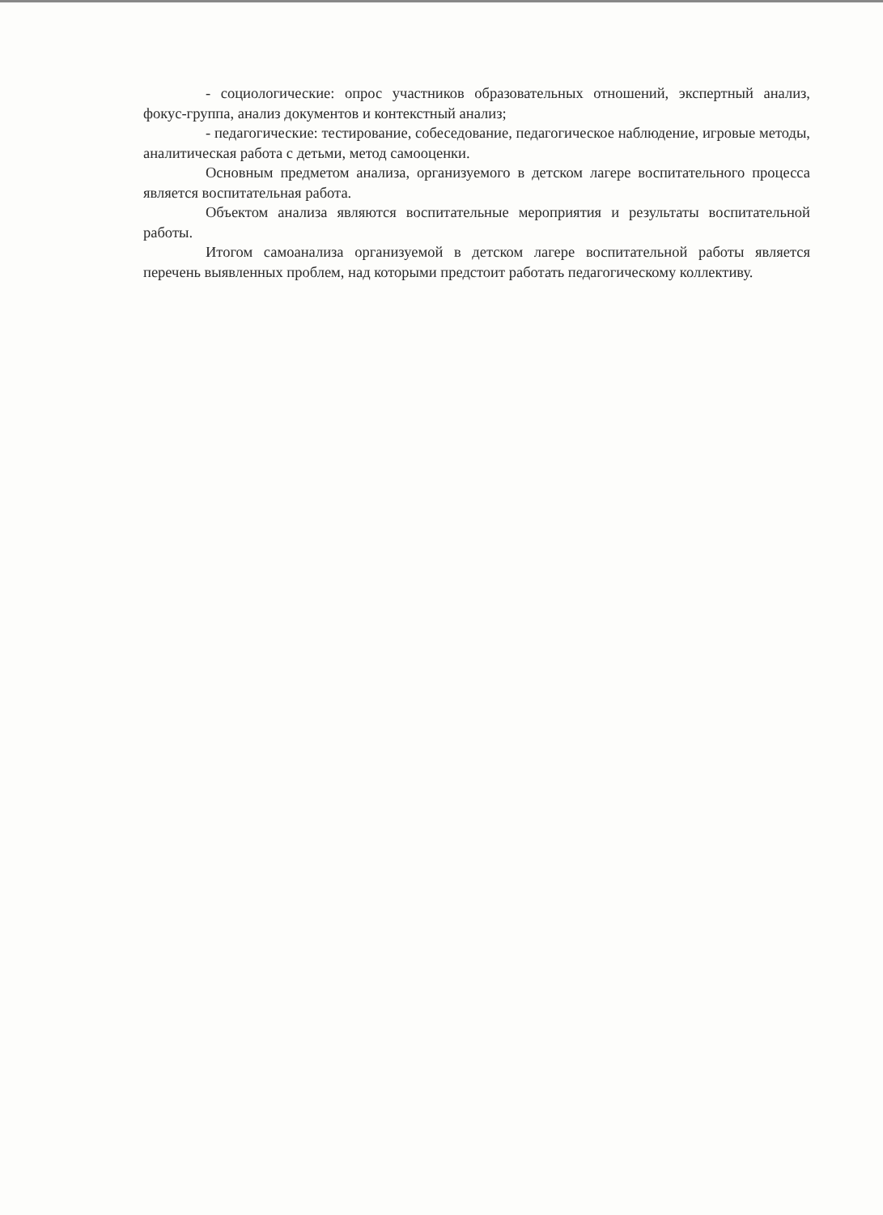- социологические: опрос участников образовательных отношений, экспертный анализ, фокус-группа, анализ документов и контекстный анализ;
- педагогические: тестирование, собеседование, педагогическое наблюдение, игровые методы, аналитическая работа с детьми, метод самооценки.
Основным предметом анализа, организуемого в детском лагере воспитательного процесса является воспитательная работа.
Объектом анализа являются воспитательные мероприятия и результаты воспитательной работы.
Итогом самоанализа организуемой в детском лагере воспитательной работы является перечень выявленных проблем, над которыми предстоит работать педагогическому коллективу.